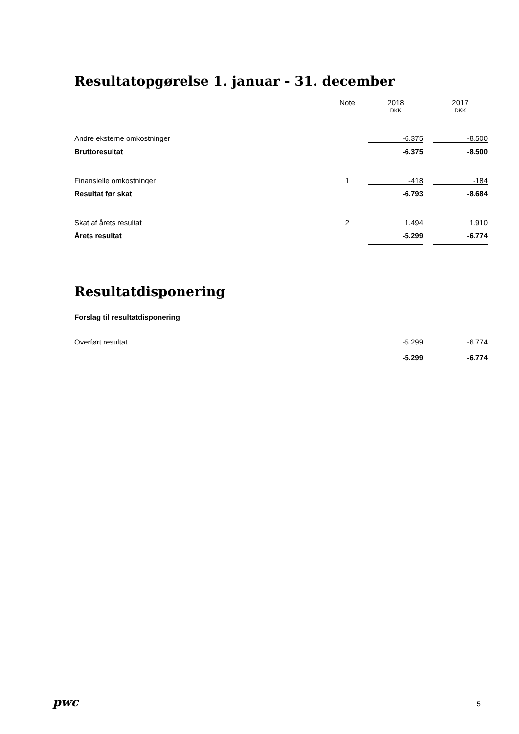Resultatopgørelse 1. januar - 31. december
| | Note | | 2018 | | 2017 |
| --- | --- | --- | --- | --- | --- |
| | | | DKK | | DKK |
| Andre eksterne omkostninger | | | -6.375 | | -8.500 |
| Bruttoresultat | | | -6.375 | | -8.500 |
| Finansielle omkostninger | 1 | | -418 | | -184 |
| Resultat før skat | | | -6.793 | | -8.684 |
| Skat af årets resultat | 2 | | 1.494 | | 1.910 |
| Årets resultat | | | -5.299 | | -6.774 |
Resultatdisponering
Forslag til resultatdisponering
| Overført resultat | | | -5.299 | | -6.774 |
| | | | -5.299 | | -6.774 |
pwc 5